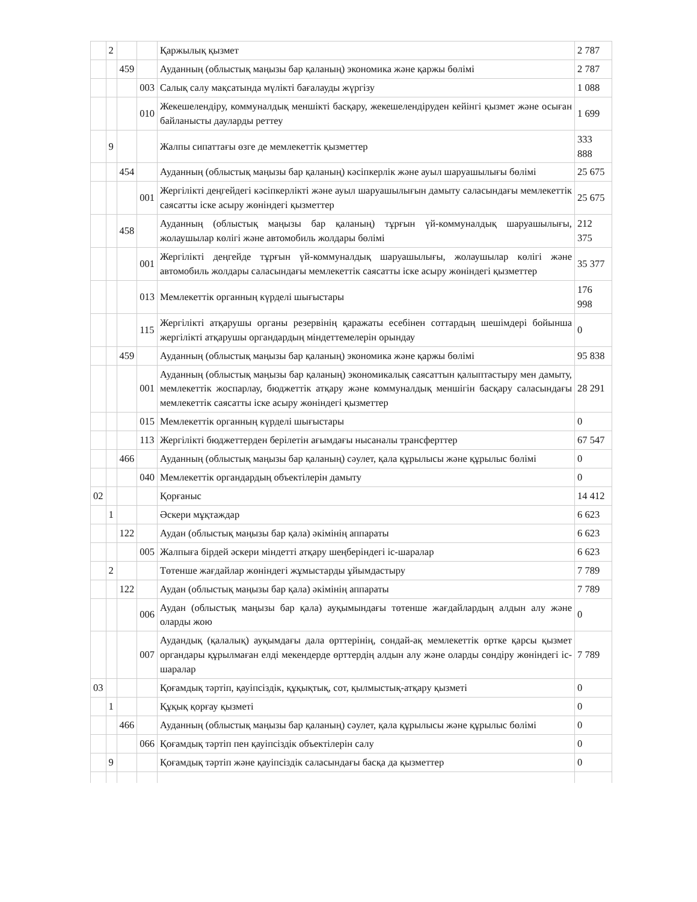| | 2 | | | Қаржылық қызмет | 2 787 |
| | | 459 | | Ауданның (облыстық маңызы бар қаланың) экономика және қаржы бөлімі | 2 787 |
| | | | 003 | Салық салу мақсатында мүлікті бағалауды жүргізу | 1 088 |
| | | | 010 | Жекешелендіру, коммуналдық меншікті басқару, жекешелендіруден кейінгі қызмет және осыған байланысты дауларды реттеу | 1 699 |
| | 9 | | | Жалпы сипаттағы өзге де мемлекеттік қызметтер | 333 888 |
| | | 454 | | Ауданның (облыстық маңызы бар қаланың) кәсіпкерлік және ауыл шаруашылығы бөлімі | 25 675 |
| | | | 001 | Жергілікті деңгейдегі кәсіпкерлікті және ауыл шаруашылығын дамыту саласындағы мемлекеттік саясатты іске асыру жөніндегі қызметтер | 25 675 |
| | | 458 | | Ауданның (облыстық маңызы бар қаланың) тұрғын үй-коммуналдық шаруашылығы, жолаушылар көлігі және автомобиль жолдары бөлімі | 212 375 |
| | | | 001 | Жергілікті деңгейде тұрғын үй-коммуналдық шаруашылығы, жолаушылар көлігі және автомобиль жолдары саласындағы мемлекеттік саясатты іске асыру жөніндегі қызметтер | 35 377 |
| | | | 013 | Мемлекеттік органның күрделі шығыстары | 176 998 |
| | | | 115 | Жергілікті атқарушы органы резервінің қаражаты есебінен соттардың шешімдері бойынша жергілікті атқарушы органдардың міндеттемелерін орындау | 0 |
| | | 459 | | Ауданның (облыстық маңызы бар қаланың) экономика және қаржы бөлімі | 95 838 |
| | | | 001 | Ауданның (облыстық маңызы бар қаланың) экономикалық саясаттын қалыптастыру мен дамыту, мемлекеттік жоспарлау, бюджеттік атқару және коммуналдық меншігін басқару саласындағы мемлекеттік саясатты іске асыру жөніндегі қызметтер | 28 291 |
| | | | 015 | Мемлекеттік органның күрделі шығыстары | 0 |
| | | | 113 | Жергілікті бюджеттерден берілетін ағымдағы нысаналы трансферттер | 67 547 |
| | | 466 | | Ауданның (облыстық маңызы бар қаланың) сәулет, қала құрылысы және құрылыс бөлімі | 0 |
| | | | 040 | Мемлекеттік органдардың объектілерін дамыту | 0 |
| 02 | | | | Қорғаныс | 14 412 |
| | 1 | | | Әскери мұқтаждар | 6 623 |
| | | 122 | | Аудан (облыстық маңызы бар қала) әкімінің аппараты | 6 623 |
| | | | 005 | Жалпыға бірдей әскери міндетті атқару шеңберіндегі іс-шаралар | 6 623 |
| | 2 | | | Төтенше жағдайлар жөніндегі жұмыстарды ұйымдастыру | 7 789 |
| | | 122 | | Аудан (облыстық маңызы бар қала) әкімінің аппараты | 7 789 |
| | | | 006 | Аудан (облыстық маңызы бар қала) ауқымындағы төтенше жағдайлардың алдын алу және оларды жою | 0 |
| | | | 007 | Аудандық (қалалық) ауқымдағы дала өрттерінің, сондай-ақ мемлекеттік өртке қарсы қызмет органдары құрылмаған елді мекендерде өрттердің алдын алу және оларды сөндіру жөніндегі іс-шаралар | 7 789 |
| 03 | | | | Қоғамдық тәртіп, қауіпсіздік, құқықтық, сот, қылмыстық-атқару қызметі | 0 |
| | 1 | | | Құқық қорғау қызметі | 0 |
| | | 466 | | Ауданның (облыстық маңызы бар қаланың) сәулет, қала құрылысы және құрылыс бөлімі | 0 |
| | | | 066 | Қоғамдық тәртіп пен қауіпсіздік объектілерін салу | 0 |
| | 9 | | | Қоғамдық тәртіп және қауіпсіздік саласындағы басқа да қызметтер | 0 |